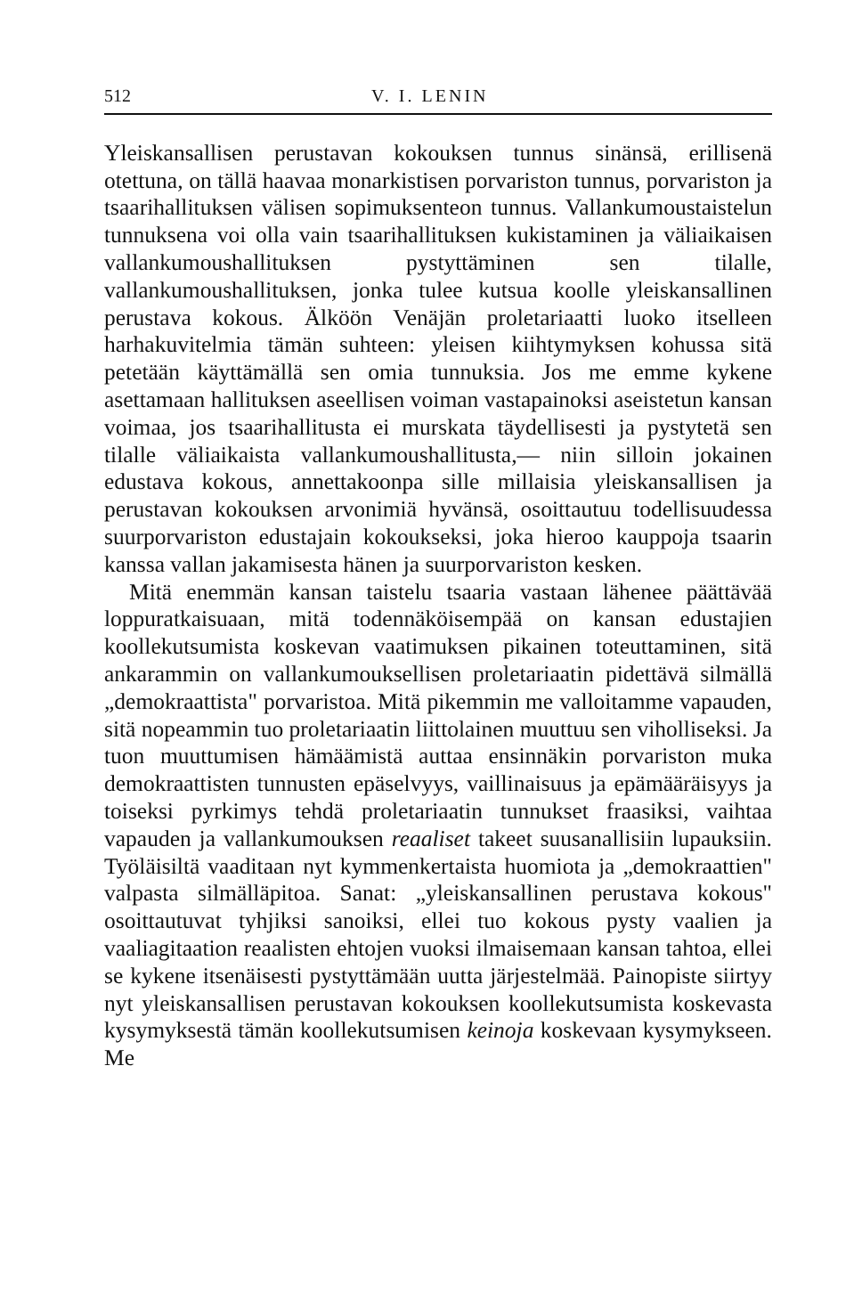512 V. I. LENIN
Yleiskansallisen perustavan kokouksen tunnus sinänsä, erillisenä otettuna, on tällä haavaa monarkistisen porvariston tunnus, porvariston ja tsaarihallituksen välisen sopimuksenteon tunnus. Vallankumoustaistelun tunnuksena voi olla vain tsaarihallituksen kukistaminen ja väliaikaisen vallankumoushallituksen pystyttäminen sen tilalle, vallankumoushallituksen, jonka tulee kutsua koolle yleiskansallinen perustava kokous. Älköön Venäjän proletariaatti luoko itselleen harhakuvitelmia tämän suhteen: yleisen kiihtymyksen kohussa sitä petetään käyttämällä sen omia tunnuksia. Jos me emme kykene asettamaan hallituksen aseellisen voiman vastapainoksi aseistetun kansan voimaa, jos tsaarihallitusta ei murskata täydellisesti ja pystytetä sen tilalle väliaikaista vallankumoushallitusta,— niin silloin jokainen edustava kokous, annettakoonpa sille millaisia yleiskansallisen ja perustavan kokouksen arvonimiä hyvänsä, osoittautuu todellisuudessa suurporvariston edustajain kokoukseksi, joka hieroo kauppoja tsaarin kanssa vallan jakamisesta hänen ja suurporvariston kesken.
Mitä enemmän kansan taistelu tsaaria vastaan lähenee päättävää loppuratkaisuaan, mitä todennäköisempää on kansan edustajien koollekutsumista koskevan vaatimuksen pikainen toteuttaminen, sitä ankarammin on vallankumouksellisen proletariaatin pidettävä silmällä „demokraattista" porvaristoa. Mitä pikemmin me valloitamme vapauden, sitä nopeammin tuo proletariaatin liittolainen muuttuu sen viholliseksi. Ja tuon muuttumisen hämäämistä auttaa ensinnäkin porvariston muka demokraattisten tunnusten epäselvyys, vaillinaisuus ja epämääräisyys ja toiseksi pyrkimys tehdä proletariaatin tunnukset fraasiksi, vaihtaa vapauden ja vallankumouksen reaaliset takeet suusanallisiin lupauksiin. Työläisiltä vaaditaan nyt kymmenkertaista huomiota ja „demokraattien" valpasta silmälläpitoa. Sanat: „yleiskansallinen perustava kokous" osoittautuvat tyhjiksi sanoiksi, ellei tuo kokous pysty vaalien ja vaaliagitaation reaalisten ehtojen vuoksi ilmaisemaan kansan tahtoa, ellei se kykene itsenäisesti pystyttämään uutta järjestelmää. Painopiste siirtyy nyt yleiskansallisen perustavan kokouksen koollekutsumista koskevasta kysymyksestä tämän koollekutsumisen keinoja koskevaan kysymykseen. Me